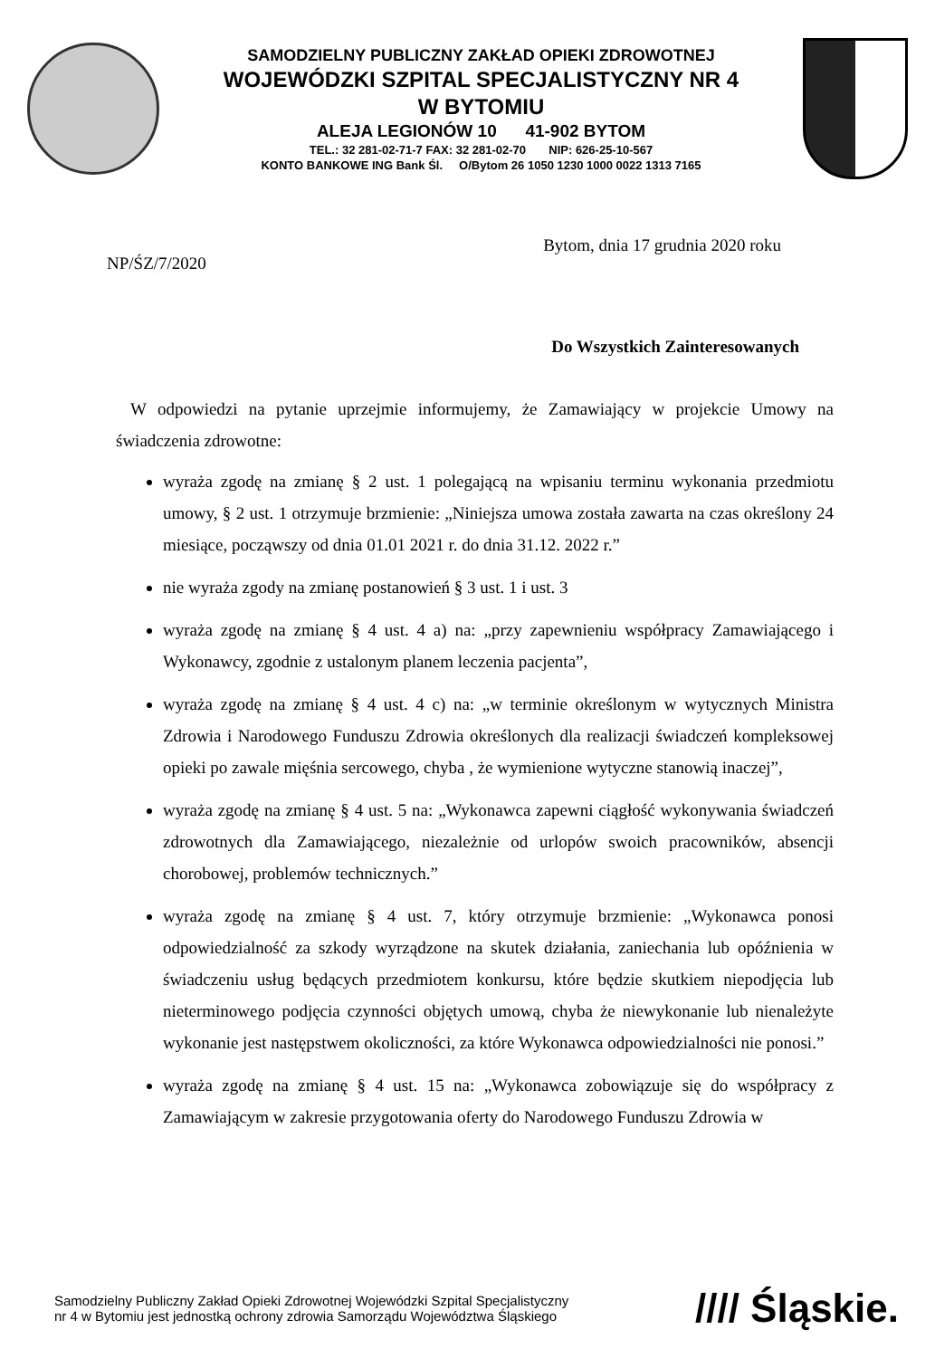SAMODZIELNY PUBLICZNY ZAKŁAD OPIEKI ZDROWOTNEJ
WOJEWÓDZKI SZPITAL SPECJALISTYCZNY NR 4
W BYTOMIU
ALEJA LEGIONÓW 10 41-902 BYTOM
TEL.: 32 281-02-71-7 FAX: 32 281-02-70 NIP: 626-25-10-567
KONTO BANKOWE ING Bank Śl. O/Bytom 26 1050 1230 1000 0022 1313 7165
NP/ŚZ/7/2020 Bytom, dnia 17 grudnia 2020 roku
Do Wszystkich Zainteresowanych
W odpowiedzi na pytanie uprzejmie informujemy, że Zamawiający w projekcie Umowy na świadczenia zdrowotne:
wyraża zgodę na zmianę § 2 ust. 1 polegającą na wpisaniu terminu wykonania przedmiotu umowy, § 2 ust. 1 otrzymuje brzmienie: „Niniejsza umowa została zawarta na czas określony 24 miesiące, począwszy od dnia 01.01 2021 r. do dnia 31.12. 2022 r.”
nie wyraża zgody na zmianę postanowień § 3 ust. 1 i ust. 3
wyraża zgodę na zmianę § 4 ust. 4 a) na: „przy zapewnieniu współpracy Zamawiającego i Wykonawcy, zgodnie z ustalonym planem leczenia pacjenta”,
wyraża zgodę na zmianę § 4 ust. 4 c) na: „w terminie określonym w wytycznych Ministra Zdrowia i Narodowego Funduszu Zdrowia określonych dla realizacji świadczeń kompleksowej opieki po zawale mięśnia sercowego, chyba , że wymienione wytyczne stanowią inaczej”,
wyraża zgodę na zmianę § 4 ust. 5 na: „Wykonawca zapewni ciągłość wykonywania świadczeń zdrowotnych dla Zamawiającego, niezależnie od urlopów swoich pracowników, absencji chorobowej, problemów technicznych.”
wyraża zgodę na zmianę § 4 ust. 7, który otrzymuje brzmienie: „Wykonawca ponosi odpowiedzialność za szkody wyrządzone na skutek działania, zaniechania lub opóźnienia w świadczeniu usług będących przedmiotem konkursu, które będzie skutkiem niepodjęcia lub nieterminowego podjęcia czynności objętych umową, chyba że niewykonanie lub nienależyte wykonanie jest następstwem okoliczności, za które Wykonawca odpowiedzialności nie ponosi.”
wyraża zgodę na zmianę § 4 ust. 15 na: „Wykonawca zobowiązuje się do współpracy z Zamawiającym w zakresie przygotowania oferty do Narodowego Funduszu Zdrowia w
Samodzielny Publiczny Zakład Opieki Zdrowotnej Wojewódzki Szpital Specjalistyczny
nr 4 w Bytomiu jest jednostką ochrony zdrowia Samorządu Województwa Śląskiego
//// Śląskie.